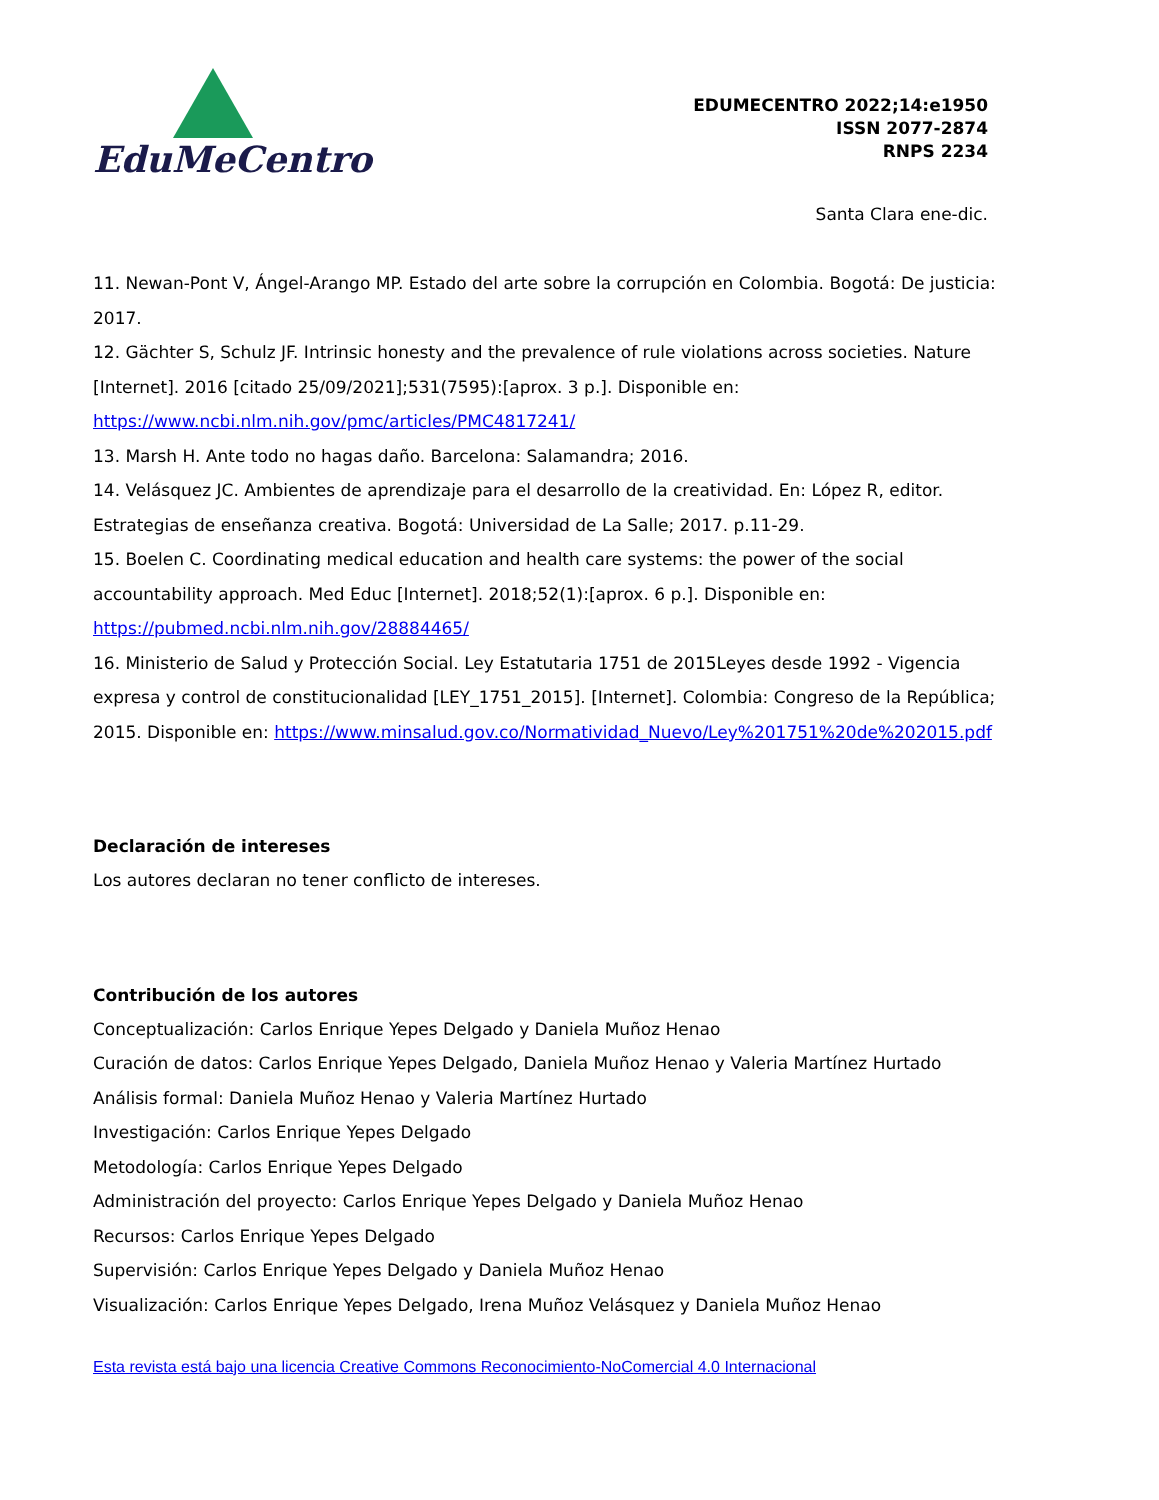EduMeCentro
EDUMECENTRO 2022;14:e1950
ISSN 2077-2874
RNPS 2234
Santa Clara ene-dic.
11. Newan-Pont V, Ángel-Arango MP. Estado del arte sobre la corrupción en Colombia. Bogotá: De justicia: 2017.
12. Gächter S, Schulz JF. Intrinsic honesty and the prevalence of rule violations across societies. Nature [Internet]. 2016 [citado 25/09/2021];531(7595):[aprox. 3 p.]. Disponible en: https://www.ncbi.nlm.nih.gov/pmc/articles/PMC4817241/
13. Marsh H. Ante todo no hagas daño. Barcelona: Salamandra; 2016.
14. Velásquez JC. Ambientes de aprendizaje para el desarrollo de la creatividad. En: López R, editor. Estrategias de enseñanza creativa. Bogotá: Universidad de La Salle; 2017. p.11-29.
15. Boelen C. Coordinating medical education and health care systems: the power of the social accountability approach. Med Educ [Internet]. 2018;52(1):[aprox. 6 p.]. Disponible en: https://pubmed.ncbi.nlm.nih.gov/28884465/
16. Ministerio de Salud y Protección Social. Ley Estatutaria 1751 de 2015Leyes desde 1992 - Vigencia expresa y control de constitucionalidad [LEY_1751_2015]. [Internet]. Colombia: Congreso de la República; 2015. Disponible en: https://www.minsalud.gov.co/Normatividad_Nuevo/Ley%201751%20de%202015.pdf
Declaración de intereses
Los autores declaran no tener conflicto de intereses.
Contribución de los autores
Conceptualización: Carlos Enrique Yepes Delgado y Daniela Muñoz Henao
Curación de datos: Carlos Enrique Yepes Delgado, Daniela Muñoz Henao y Valeria Martínez Hurtado
Análisis formal: Daniela Muñoz Henao y Valeria Martínez Hurtado
Investigación: Carlos Enrique Yepes Delgado
Metodología: Carlos Enrique Yepes Delgado
Administración del proyecto: Carlos Enrique Yepes Delgado y Daniela Muñoz Henao
Recursos: Carlos Enrique Yepes Delgado
Supervisión: Carlos Enrique Yepes Delgado y Daniela Muñoz Henao
Visualización: Carlos Enrique Yepes Delgado, Irena Muñoz Velásquez y Daniela Muñoz Henao
Esta revista está bajo una licencia Creative Commons Reconocimiento-NoComercial 4.0 Internacional